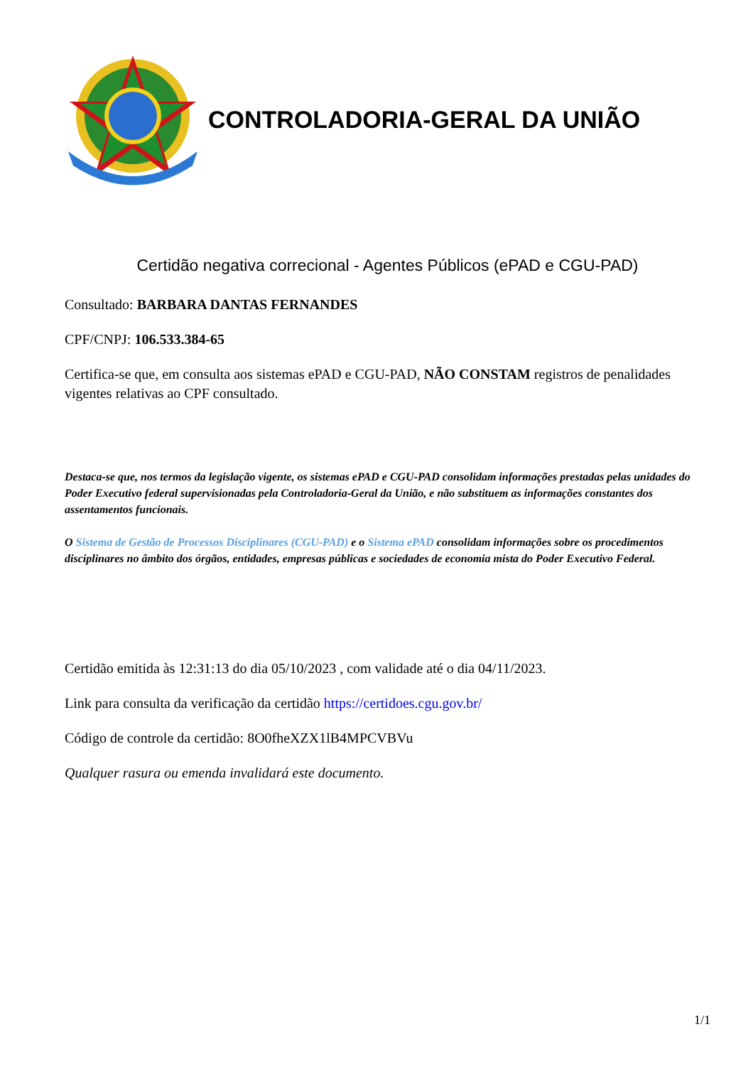CONTROLADORIA-GERAL DA UNIÃO
Certidão negativa correcional - Agentes Públicos (ePAD e CGU-PAD)
Consultado: BARBARA DANTAS FERNANDES
CPF/CNPJ: 106.533.384-65
Certifica-se que, em consulta aos sistemas ePAD e CGU-PAD, NÃO CONSTAM registros de penalidades vigentes relativas ao CPF consultado.
Destaca-se que, nos termos da legislação vigente, os sistemas ePAD e CGU-PAD consolidam informações prestadas pelas unidades do Poder Executivo federal supervisionadas pela Controladoria-Geral da União, e não substituem as informações constantes dos assentamentos funcionais.
O Sistema de Gestão de Processos Disciplinares (CGU-PAD) e o Sistema ePAD consolidam informações sobre os procedimentos disciplinares no âmbito dos órgãos, entidades, empresas públicas e sociedades de economia mista do Poder Executivo Federal.
Certidão emitida às 12:31:13 do dia 05/10/2023 , com validade até o dia 04/11/2023.
Link para consulta da verificação da certidão https://certidoes.cgu.gov.br/
Código de controle da certidão: 8O0fheXZX1lB4MPCVBVu
Qualquer rasura ou emenda invalidará este documento.
1/1